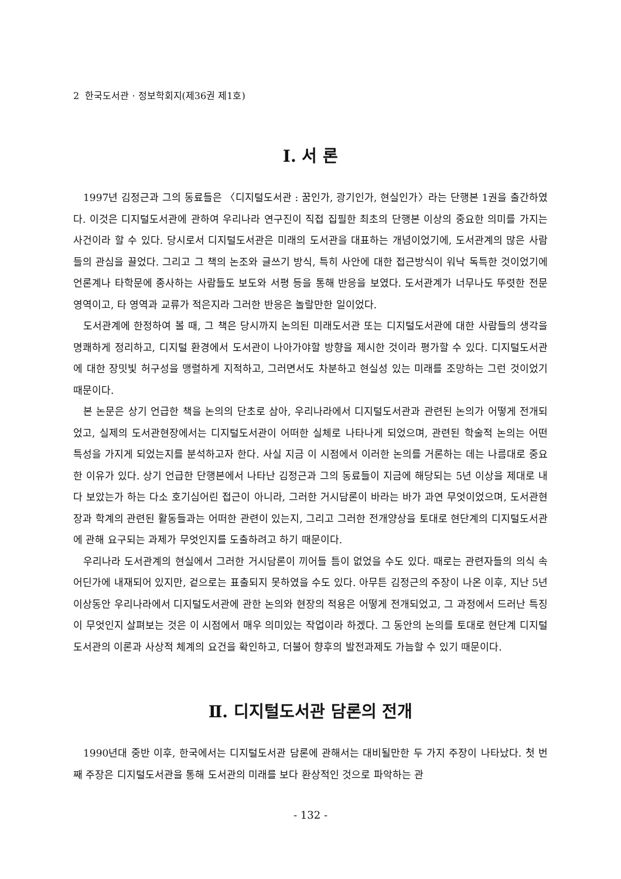2 한국도서관 · 정보학회지(제36권 제1호)
Ⅰ. 서 론
1997년 김정근과 그의 동료들은 〈디지털도서관 : 꿈인가, 광기인가, 현실인가〉라는 단행본 1권을 출간하였다. 이것은 디지털도서관에 관하여 우리나라 연구진이 직접 집필한 최초의 단행본 이상의 중요한 의미를 가지는 사건이라 할 수 있다. 당시로서 디지털도서관은 미래의 도서관을 대표하는 개념이었기에, 도서관계의 많은 사람들의 관심을 끌었다. 그리고 그 책의 논조와 글쓰기 방식, 특히 사안에 대한 접근방식이 워낙 독특한 것이었기에 언론계나 타학문에 종사하는 사람들도 보도와 서평 등을 통해 반응을 보였다. 도서관계가 너무나도 뚜렷한 전문영역이고, 타 영역과 교류가 적은지라 그러한 반응은 놀랄만한 일이었다.
도서관계에 한정하여 볼 때, 그 책은 당시까지 논의된 미래도서관 또는 디지털도서관에 대한 사람들의 생각을 명쾌하게 정리하고, 디지털 환경에서 도서관이 나아가야할 방향을 제시한 것이라 평가할 수 있다. 디지털도서관에 대한 장밋빛 허구성을 맹렬하게 지적하고, 그러면서도 차분하고 현실성 있는 미래를 조망하는 그런 것이었기 때문이다.
본 논문은 상기 언급한 책을 논의의 단초로 삼아, 우리나라에서 디지털도서관과 관련된 논의가 어떻게 전개되었고, 실제의 도서관현장에서는 디지털도서관이 어떠한 실체로 나타나게 되었으며, 관련된 학술적 논의는 어떤 특성을 가지게 되었는지를 분석하고자 한다. 사실 지금 이 시점에서 이러한 논의를 거론하는 데는 나름대로 중요한 이유가 있다. 상기 언급한 단행본에서 나타난 김정근과 그의 동료들이 지금에 해당되는 5년 이상을 제대로 내다 보았는가 하는 다소 호기심어린 접근이 아니라, 그러한 거시담론이 바라는 바가 과연 무엇이었으며, 도서관현장과 학계의 관련된 활동들과는 어떠한 관련이 있는지, 그리고 그러한 전개양상을 토대로 현단계의 디지털도서관에 관해 요구되는 과제가 무엇인지를 도출하려고 하기 때문이다.
우리나라 도서관계의 현실에서 그러한 거시담론이 끼어들 틈이 없었을 수도 있다. 때로는 관련자들의 의식 속 어딘가에 내재되어 있지만, 겉으로는 표출되지 못하였을 수도 있다. 아무튼 김정근의 주장이 나온 이후, 지난 5년 이상동안 우리나라에서 디지털도서관에 관한 논의와 현장의 적용은 어떻게 전개되었고, 그 과정에서 드러난 특징이 무엇인지 살펴보는 것은 이 시점에서 매우 의미있는 작업이라 하겠다. 그 동안의 논의를 토대로 현단계 디지털도서관의 이론과 사상적 체계의 요건을 확인하고, 더불어 향후의 발전과제도 가늠할 수 있기 때문이다.
Ⅱ. 디지털도서관 담론의 전개
1990년대 중반 이후, 한국에서는 디지털도서관 담론에 관해서는 대비될만한 두 가지 주장이 나타났다. 첫 번째 주장은 디지털도서관을 통해 도서관의 미래를 보다 환상적인 것으로 파악하는 관
- 132 -